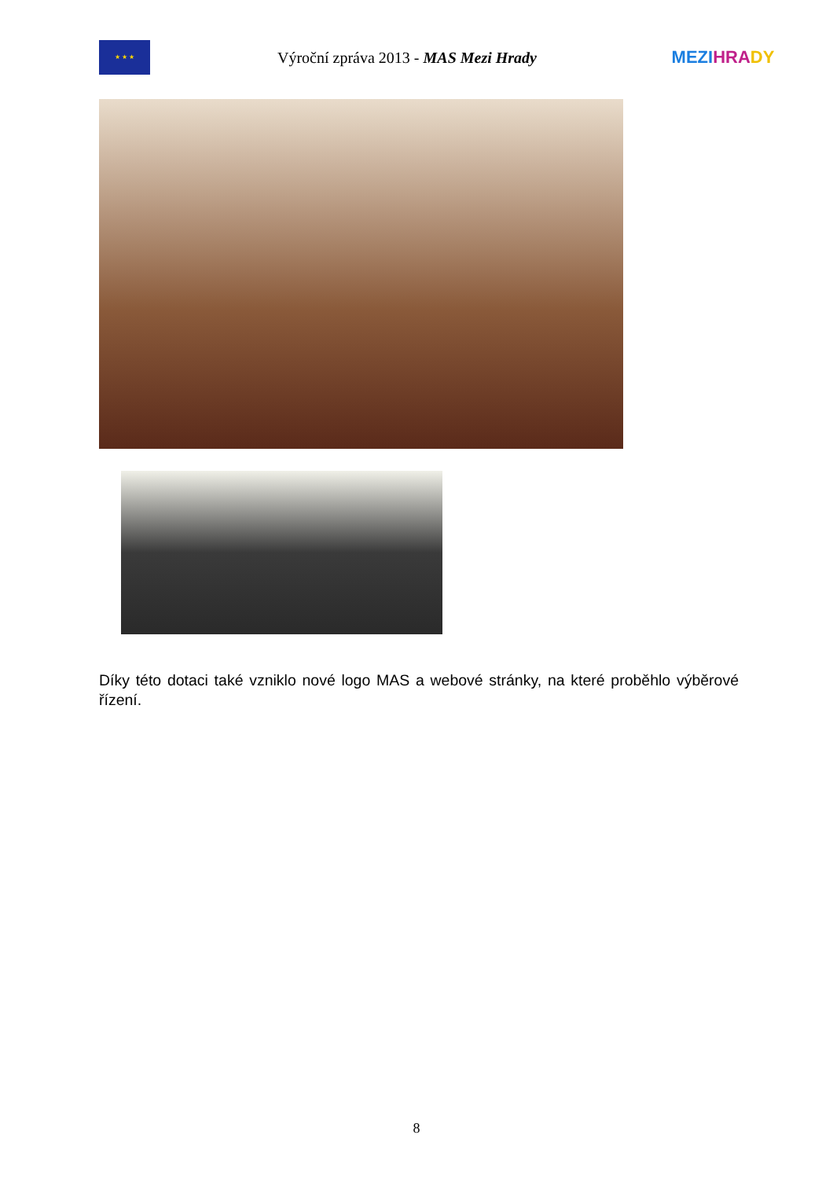★ ★ ★
Výroční zpráva 2013 - MAS Mezi Hrady
MEZI HRA DY
Díky této dotaci také vzniklo nové logo MAS a webové stránky, na které proběhlo výběrové řízení.
8